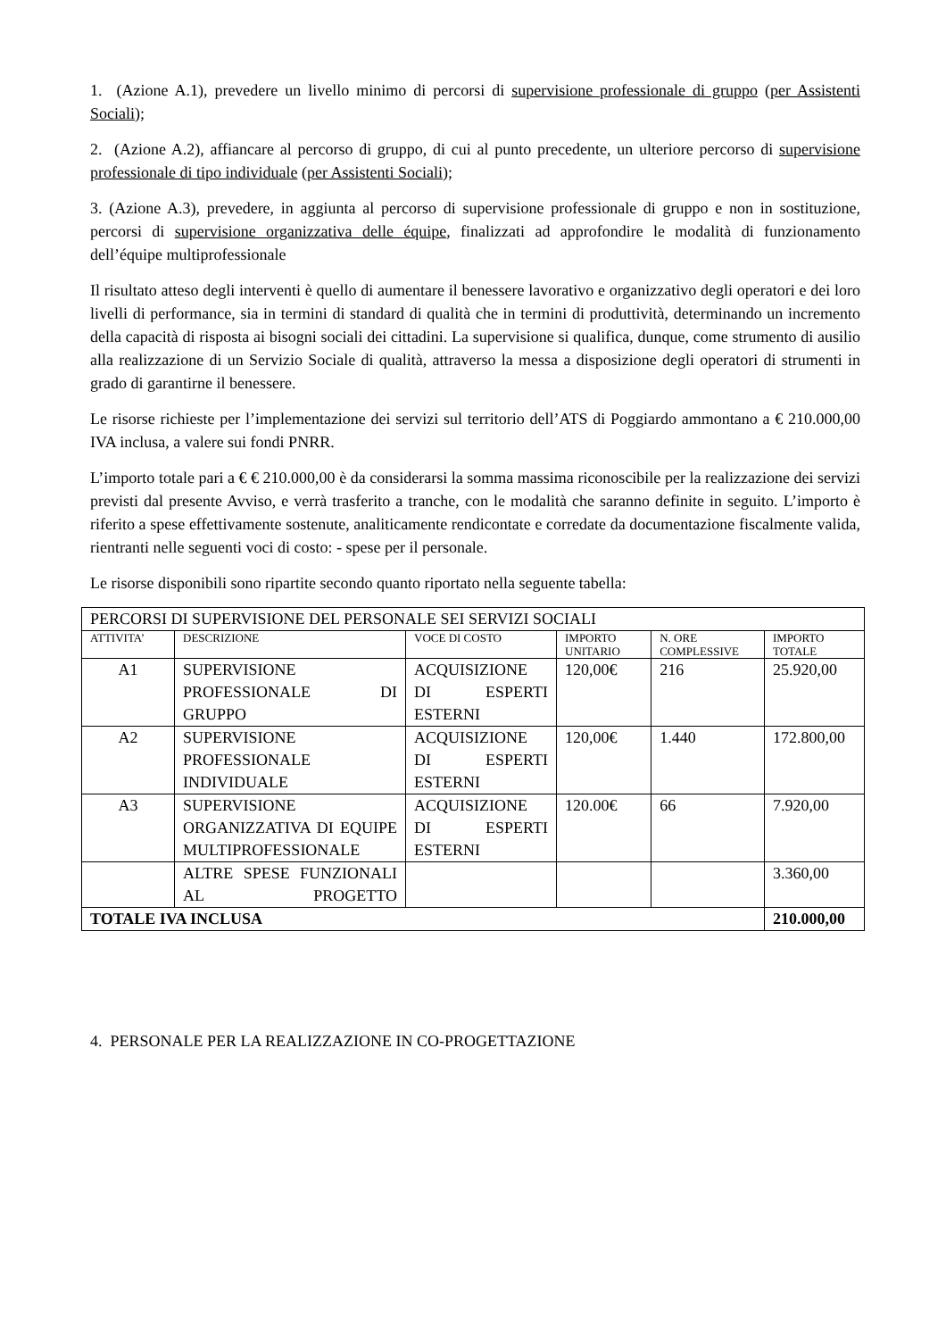1. (Azione A.1), prevedere un livello minimo di percorsi di supervisione professionale di gruppo (per Assistenti Sociali);
2. (Azione A.2), affiancare al percorso di gruppo, di cui al punto precedente, un ulteriore percorso di supervisione professionale di tipo individuale (per Assistenti Sociali);
3. (Azione A.3), prevedere, in aggiunta al percorso di supervisione professionale di gruppo e non in sostituzione, percorsi di supervisione organizzativa delle équipe, finalizzati ad approfondire le modalità di funzionamento dell’équipe multiprofessionale
Il risultato atteso degli interventi è quello di aumentare il benessere lavorativo e organizzativo degli operatori e dei loro livelli di performance, sia in termini di standard di qualità che in termini di produttività, determinando un incremento della capacità di risposta ai bisogni sociali dei cittadini. La supervisione si qualifica, dunque, come strumento di ausilio alla realizzazione di un Servizio Sociale di qualità, attraverso la messa a disposizione degli operatori di strumenti in grado di garantirne il benessere.
Le risorse richieste per l’implementazione dei servizi sul territorio dell’ATS di Poggiardo ammontano a € 210.000,00 IVA inclusa, a valere sui fondi PNRR.
L’importo totale pari a € € 210.000,00 è da considerarsi la somma massima riconoscibile per la realizzazione dei servizi previsti dal presente Avviso, e verrà trasferito a tranche, con le modalità che saranno definite in seguito. L’importo è riferito a spese effettivamente sostenute, analiticamente rendicontate e corredate da documentazione fiscalmente valida, rientranti nelle seguenti voci di costo: - spese per il personale.
Le risorse disponibili sono ripartite secondo quanto riportato nella seguente tabella:
| PERCORSI DI SUPERVISIONE DEL PERSONALE SEI SERVIZI SOCIALI | | | | | |
| ATTIVITA’ | DESCRIZIONE | VOCE DI COSTO | IMPORTO UNITARIO | N. ORE COMPLESSIVE | IMPORTO TOTALE |
| A1 | SUPERVISIONE PROFESSIONALE DI GRUPPO | ACQUISIZIONE DI ESPERTI ESTERNI | 120,00€ | 216 | 25.920,00 |
| A2 | SUPERVISIONE PROFESSIONALE INDIVIDUALE | ACQUISIZIONE DI ESPERTI ESTERNI | 120,00€ | 1.440 | 172.800,00 |
| A3 | SUPERVISIONE ORGANIZZATIVA DI EQUIPE MULTIPROFESSIONALE | ACQUISIZIONE DI ESPERTI ESTERNI | 120.00€ | 66 | 7.920,00 |
| | ALTRE SPESE FUNZIONALI AL PROGETTO | | | | 3.360,00 |
| TOTALE IVA INCLUSA | | | | | 210.000,00 |
4. PERSONALE PER LA REALIZZAZIONE IN CO-PROGETTAZIONE